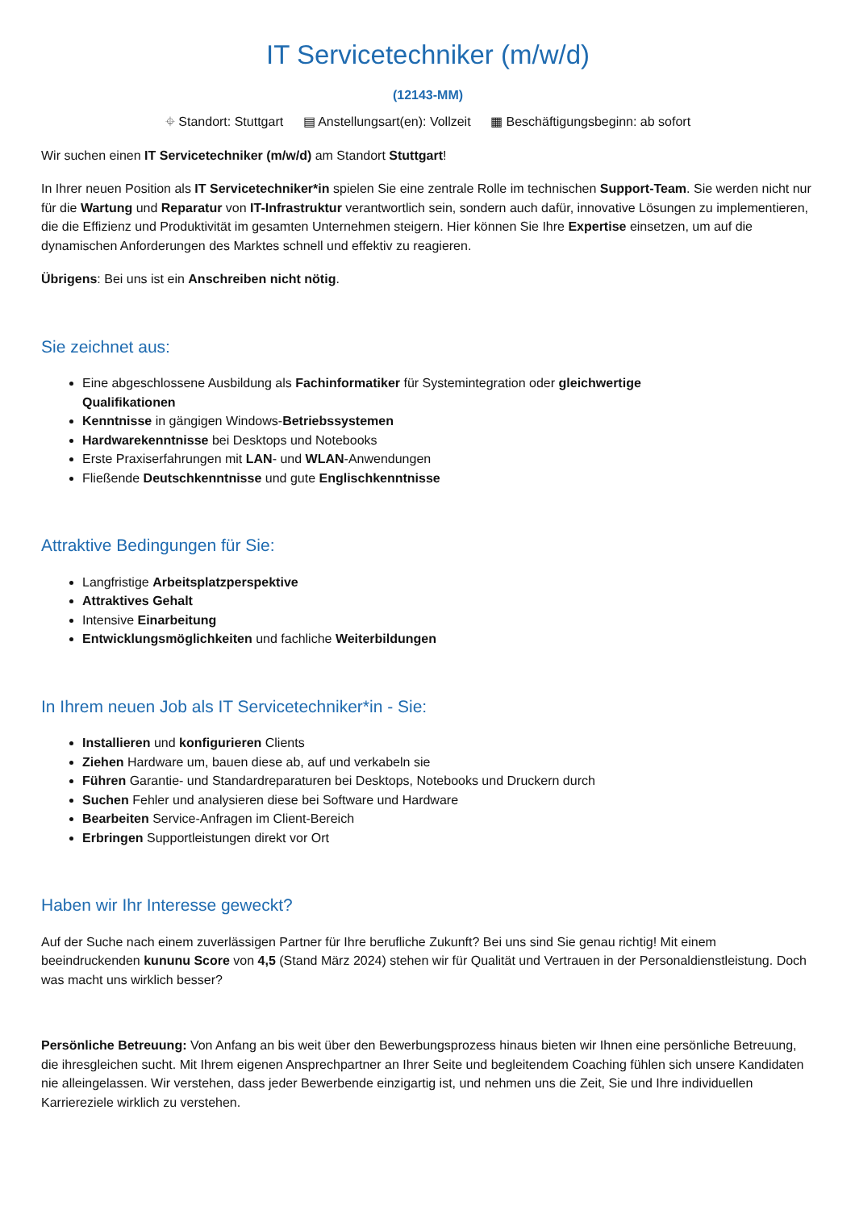IT Servicetechniker (m/w/d)
(12143-MM)
⌖ Standort: Stuttgart ▤ Anstellungsart(en): Vollzeit ▦ Beschäftigungsbeginn: ab sofort
Wir suchen einen IT Servicetechniker (m/w/d) am Standort Stuttgart!
In Ihrer neuen Position als IT Servicetechniker*in spielen Sie eine zentrale Rolle im technischen Support-Team. Sie werden nicht nur für die Wartung und Reparatur von IT-Infrastruktur verantwortlich sein, sondern auch dafür, innovative Lösungen zu implementieren, die die Effizienz und Produktivität im gesamten Unternehmen steigern. Hier können Sie Ihre Expertise einsetzen, um auf die dynamischen Anforderungen des Marktes schnell und effektiv zu reagieren.
Übrigens: Bei uns ist ein Anschreiben nicht nötig.
Sie zeichnet aus:
Eine abgeschlossene Ausbildung als Fachinformatiker für Systemintegration oder gleichwertige
Qualifikationen
Kenntnisse in gängigen Windows-Betriebssystemen
Hardwarekenntnisse bei Desktops und Notebooks
Erste Praxiserfahrungen mit LAN- und WLAN-Anwendungen
Fließende Deutschkenntnisse und gute Englischkenntnisse
Attraktive Bedingungen für Sie:
Langfristige Arbeitsplatzperspektive
Attraktives Gehalt
Intensive Einarbeitung
Entwicklungsmöglichkeiten und fachliche Weiterbildungen
In Ihrem neuen Job als IT Servicetechniker*in - Sie:
Installieren und konfigurieren Clients
Ziehen Hardware um, bauen diese ab, auf und verkabeln sie
Führen Garantie- und Standardreparaturen bei Desktops, Notebooks und Druckern durch
Suchen Fehler und analysieren diese bei Software und Hardware
Bearbeiten Service-Anfragen im Client-Bereich
Erbringen Supportleistungen direkt vor Ort
Haben wir Ihr Interesse geweckt?
Auf der Suche nach einem zuverlässigen Partner für Ihre berufliche Zukunft? Bei uns sind Sie genau richtig! Mit einem beeindruckenden kununu Score von 4,5 (Stand März 2024) stehen wir für Qualität und Vertrauen in der Personaldienstleistung. Doch was macht uns wirklich besser?
Persönliche Betreuung: Von Anfang an bis weit über den Bewerbungsprozess hinaus bieten wir Ihnen eine persönliche Betreuung, die ihresgleichen sucht. Mit Ihrem eigenen Ansprechpartner an Ihrer Seite und begleitendem Coaching fühlen sich unsere Kandidaten nie alleingelassen. Wir verstehen, dass jeder Bewerbende einzigartig ist, und nehmen uns die Zeit, Sie und Ihre individuellen Karriereziele wirklich zu verstehen.